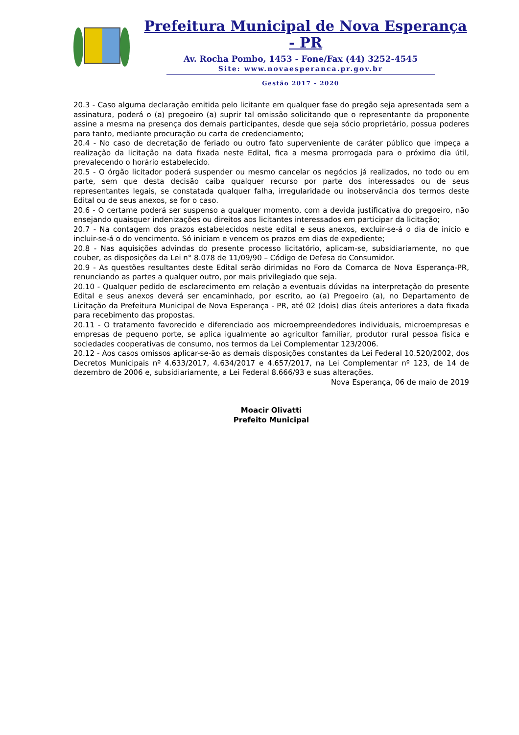Prefeitura Municipal de Nova Esperança - PR
Av. Rocha Pombo, 1453 - Fone/Fax (44) 3252-4545
Site: www.novaesperanca.pr.gov.br
Gestão 2017 - 2020
20.3 - Caso alguma declaração emitida pelo licitante em qualquer fase do pregão seja apresentada sem a assinatura, poderá o (a) pregoeiro (a) suprir tal omissão solicitando que o representante da proponente assine a mesma na presença dos demais participantes, desde que seja sócio proprietário, possua poderes para tanto, mediante procuração ou carta de credenciamento;
20.4 - No caso de decretação de feriado ou outro fato superveniente de caráter público que impeça a realização da licitação na data fixada neste Edital, fica a mesma prorrogada para o próximo dia útil, prevalecendo o horário estabelecido.
20.5 - O órgão licitador poderá suspender ou mesmo cancelar os negócios já realizados, no todo ou em parte, sem que desta decisão caiba qualquer recurso por parte dos interessados ou de seus representantes legais, se constatada qualquer falha, irregularidade ou inobservância dos termos deste Edital ou de seus anexos, se for o caso.
20.6 - O certame poderá ser suspenso a qualquer momento, com a devida justificativa do pregoeiro, não ensejando quaisquer indenizações ou direitos aos licitantes interessados em participar da licitação;
20.7 - Na contagem dos prazos estabelecidos neste edital e seus anexos, excluir-se-á o dia de início e incluir-se-á o do vencimento. Só iniciam e vencem os prazos em dias de expediente;
20.8 - Nas aquisições advindas do presente processo licitatório, aplicam-se, subsidiariamente, no que couber, as disposições da Lei n° 8.078 de 11/09/90 – Código de Defesa do Consumidor.
20.9 - As questões resultantes deste Edital serão dirimidas no Foro da Comarca de Nova Esperança-PR, renunciando as partes a qualquer outro, por mais privilegiado que seja.
20.10 - Qualquer pedido de esclarecimento em relação a eventuais dúvidas na interpretação do presente Edital e seus anexos deverá ser encaminhado, por escrito, ao (a) Pregoeiro (a), no Departamento de Licitação da Prefeitura Municipal de Nova Esperança - PR, até 02 (dois) dias úteis anteriores a data fixada para recebimento das propostas.
20.11 - O tratamento favorecido e diferenciado aos microempreendedores individuais, microempresas e empresas de pequeno porte, se aplica igualmente ao agricultor familiar, produtor rural pessoa física e sociedades cooperativas de consumo, nos termos da Lei Complementar 123/2006.
20.12 - Aos casos omissos aplicar-se-ão as demais disposições constantes da Lei Federal 10.520/2002, dos Decretos Municipais nº 4.633/2017, 4.634/2017 e 4.657/2017, na Lei Complementar nº 123, de 14 de dezembro de 2006 e, subsidiariamente, a Lei Federal 8.666/93 e suas alterações.
Nova Esperança, 06 de maio de 2019
Moacir Olivatti
Prefeito Municipal